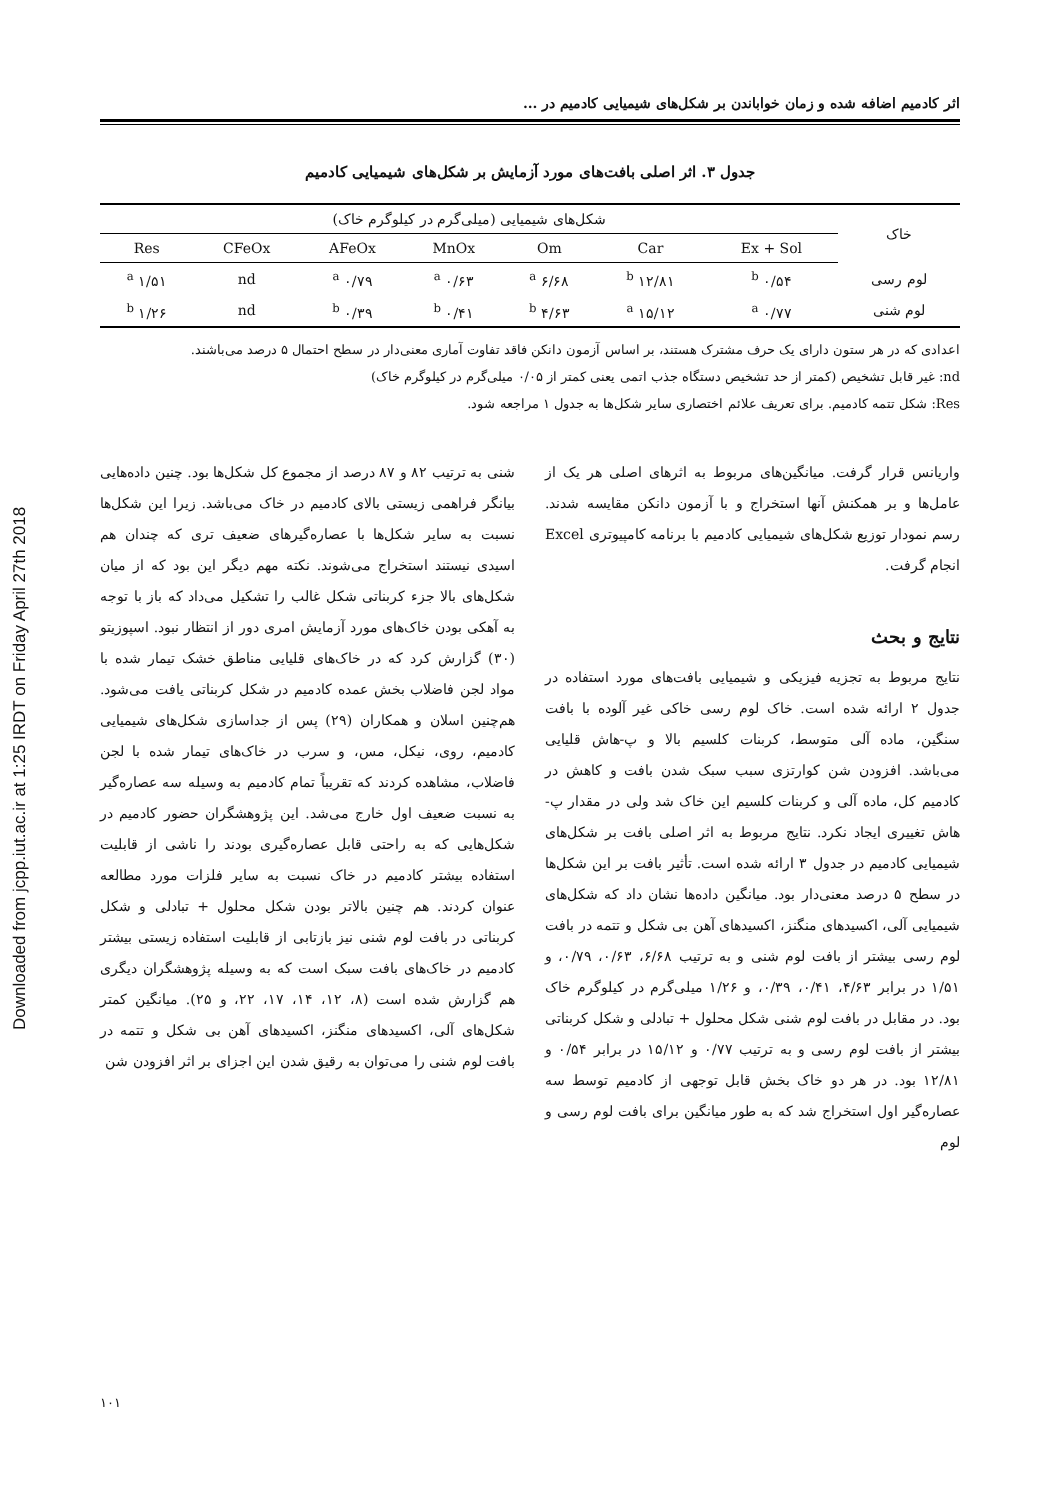Downloaded from jcpp.iut.ac.ir at 1:25 IRDT on Friday April 27th 2018
اثر کادمیم اضافه شده و زمان خواباندن بر شکل‌های شیمیایی کادمیم در ...
جدول ۳. اثر اصلی بافت‌های مورد آزمایش بر شکل‌های شیمیایی کادمیم
| خاک | شکل‌های شیمیایی (میلی‌گرم در کیلوگرم خاک) | | | | | | |
| --- | --- | --- | --- | --- | --- | --- | --- |
| | Ex + Sol | Car | Om | MnOx | AFeOx | CFeOx | Res |
| لوم رسی | ۰/۵۴ <sup>b</sup> | ۱۲/۸۱ <sup>b</sup> | ۶/۶۸ <sup>a</sup> | ۰/۶۳ <sup>a</sup> | ۰/۷۹ <sup>a</sup> | nd | ۱/۵۱ <sup>a</sup> |
| لوم شنی | ۰/۷۷ <sup>a</sup> | ۱۵/۱۲ <sup>a</sup> | ۴/۶۳ <sup>b</sup> | ۰/۴۱ <sup>b</sup> | ۰/۳۹ <sup>b</sup> | nd | ۱/۲۶ <sup>b</sup> |
اعدادی که در هر ستون دارای یک حرف مشترک هستند، بر اساس آزمون دانکن فاقد تفاوت آماری معنی‌دار در سطح احتمال ۵ درصد می‌باشند.
nd: غیر قابل تشخیص (کمتر از حد تشخیص دستگاه جذب اتمی یعنی کمتر از ۰/۰۵ میلی‌گرم در کیلوگرم خاک)
Res: شکل تتمه کادمیم. برای تعریف علائم اختصاری سایر شکل‌ها به جدول ۱ مراجعه شود.
واریانس قرار گرفت. میانگین‌های مربوط به اثرهای اصلی هر یک از عامل‌ها و بر همکنش آنها استخراج و با آزمون دانکن مقایسه شدند. رسم نمودار توزیع شکل‌های شیمیایی کادمیم با برنامه کامپیوتری Excel انجام گرفت.
نتایج و بحث
نتایج مربوط به تجزیه فیزیکی و شیمیایی بافت‌های مورد استفاده در جدول ۲ ارائه شده است. خاک لوم رسی خاکی غیر آلوده با بافت سنگین، ماده آلی متوسط، کربنات کلسیم بالا و پ-هاش قلیایی می‌باشد. افزودن شن کوارتزی سبب سبک شدن بافت و کاهش در کادمیم کل، ماده آلی و کربنات کلسیم این خاک شد ولی در مقدار پ- هاش تغییری ایجاد نکرد. نتایج مربوط به اثر اصلی بافت بر شکل‌های شیمیایی کادمیم در جدول ۳ ارائه شده است. تأثیر بافت بر این شکل‌ها در سطح ۵ درصد معنی‌دار بود. میانگین داده‌ها نشان داد که شکل‌های شیمیایی آلی، اکسیدهای منگنز، اکسیدهای آهن بی شکل و تتمه در بافت لوم رسی بیشتر از بافت لوم شنی و به ترتیب ۶/۶۸، ۰/۶۳، ۰/۷۹، و ۱/۵۱ در برابر ۴/۶۳، ۰/۴۱، ۰/۳۹، و ۱/۲۶ میلی‌گرم در کیلوگرم خاک بود. در مقابل در بافت لوم شنی شکل محلول + تبادلی و شکل کربناتی بیشتر از بافت لوم رسی و به ترتیب ۰/۷۷ و ۱۵/۱۲ در برابر ۰/۵۴ و ۱۲/۸۱ بود. در هر دو خاک بخش قابل توجهی از کادمیم توسط سه عصاره‌گیر اول استخراج شد که به طور میانگین برای بافت لوم رسی و لوم
شنی به ترتیب ۸۲ و ۸۷ درصد از مجموع کل شکل‌ها بود. چنین داده‌هایی بیانگر فراهمی زیستی بالای کادمیم در خاک می‌باشد. زیرا این شکل‌ها نسبت به سایر شکل‌ها با عصاره‌گیرهای ضعیف تری که چندان هم اسیدی نیستند استخراج می‌شوند. نکته مهم دیگر این بود که از میان شکل‌های بالا جزء کربناتی شکل غالب را تشکیل می‌داد که باز با توجه به آهکی بودن خاک‌های مورد آزمایش امری دور از انتظار نبود. اسپوزیتو (۳۰) گزارش کرد که در خاک‌های قلیایی مناطق خشک تیمار شده با مواد لجن فاضلاب بخش عمده کادمیم در شکل کربناتی یافت می‌شود. هم‌چنین اسلان و همکاران (۲۹) پس از جداسازی شکل‌های شیمیایی کادمیم، روی، نیکل، مس، و سرب در خاک‌های تیمار شده با لجن فاضلاب، مشاهده کردند که تقریباً تمام کادمیم به وسیله سه عصاره‌گیر به نسبت ضعیف اول خارج می‌شد. این پژوهشگران حضور کادمیم در شکل‌هایی که به راحتی قابل عصاره‌گیری بودند را ناشی از قابلیت استفاده بیشتر کادمیم در خاک نسبت به سایر فلزات مورد مطالعه عنوان کردند. هم چنین بالاتر بودن شکل محلول + تبادلی و شکل کربناتی در بافت لوم شنی نیز بازتابی از قابلیت استفاده زیستی بیشتر کادمیم در خاک‌های بافت سبک است که به وسیله پژوهشگران دیگری هم گزارش شده است (۸، ۱۲، ۱۴، ۱۷، ۲۲، و ۲۵). میانگین کمتر شکل‌های آلی، اکسیدهای منگنز، اکسیدهای آهن بی شکل و تتمه در بافت لوم شنی را می‌توان به رقیق شدن این اجزای بر اثر افزودن شن
۱۰۱